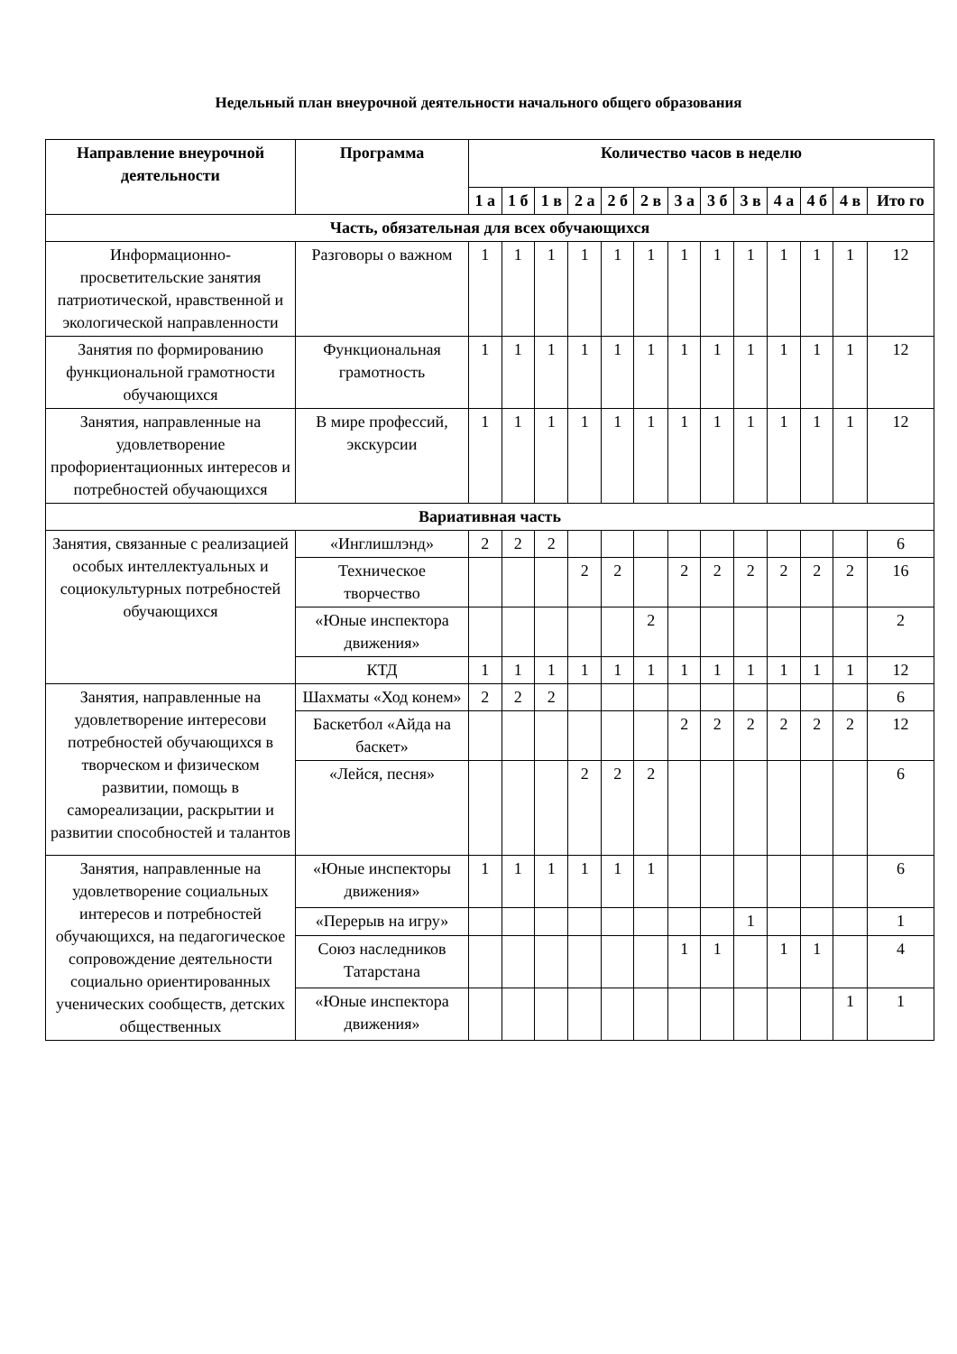Недельный план внеурочной деятельности начального общего образования
| Направление внеурочной деятельности | Программа | Количество часов в неделю | | | | | | | | | | | | |
| --- | --- | --- | --- | --- | --- | --- | --- | --- | --- | --- | --- | --- | --- | --- |
| | | 1 а | 1 б | 1 в | 2 а | 2 б | 2 в | 3 а | 3 б | 3 в | 4 а | 4 б | 4 в | Ито го |
| Часть, обязательная для всех обучающихся | | | | | | | | | | | | | | |
| Информационно-просветительские занятия патриотической, нравственной и экологической направленности | Разговоры о важном | 1 | 1 | 1 | 1 | 1 | 1 | 1 | 1 | 1 | 1 | 1 | 1 | 12 |
| Занятия по формированию функциональной грамотности обучающихся | Функциональная грамотность | 1 | 1 | 1 | 1 | 1 | 1 | 1 | 1 | 1 | 1 | 1 | 1 | 12 |
| Занятия, направленные на удовлетворение профориентационных интересов и потребностей обучающихся | В мире профессий, экскурсии | 1 | 1 | 1 | 1 | 1 | 1 | 1 | 1 | 1 | 1 | 1 | 1 | 12 |
| Вариативная часть | | | | | | | | | | | | | | |
| Занятия, связанные с реализацией особых интеллектуальных и социокультурных потребностей обучающихся | «Инглишлэнд» | 2 | 2 | 2 | | | | | | | | | | 6 |
| | Техническое творчество | | | | 2 | 2 | | 2 | 2 | 2 | 2 | 2 | 2 | 16 |
| | «Юные инспектора движения» | | | | | | 2 | | | | | | | 2 |
| | КТД | 1 | 1 | 1 | 1 | 1 | 1 | 1 | 1 | 1 | 1 | 1 | 1 | 12 |
| Занятия, направленные на удовлетворение интересови потребностей обучающихся в творческом и физическом развитии, помощь в самореализации, раскрытии и развитии способностей и талантов | Шахматы «Ход конем» | 2 | 2 | 2 | | | | | | | | | | 6 |
| | Баскетбол «Айда на баскет» | | | | | | | 2 | 2 | 2 | 2 | 2 | 2 | 12 |
| | «Лейся, песня» | | | | 2 | 2 | 2 | | | | | | | 6 |
| Занятия, направленные на удовлетворение социальных интересов и потребностей обучающихся, на педагогическое сопровождение деятельности социально ориентированных ученических сообществ, детских общественных | «Юные инспекторы движения» | 1 | 1 | 1 | 1 | 1 | 1 | | | | | | | 6 |
| | «Перерыв на игру» | | | | | | | | | 1 | | | | 1 |
| | Союз наследников Татарстана | | | | | | | 1 | 1 | | 1 | 1 | | 4 |
| | «Юные инспектора движения» | | | | | | | | | | | | 1 | 1 |